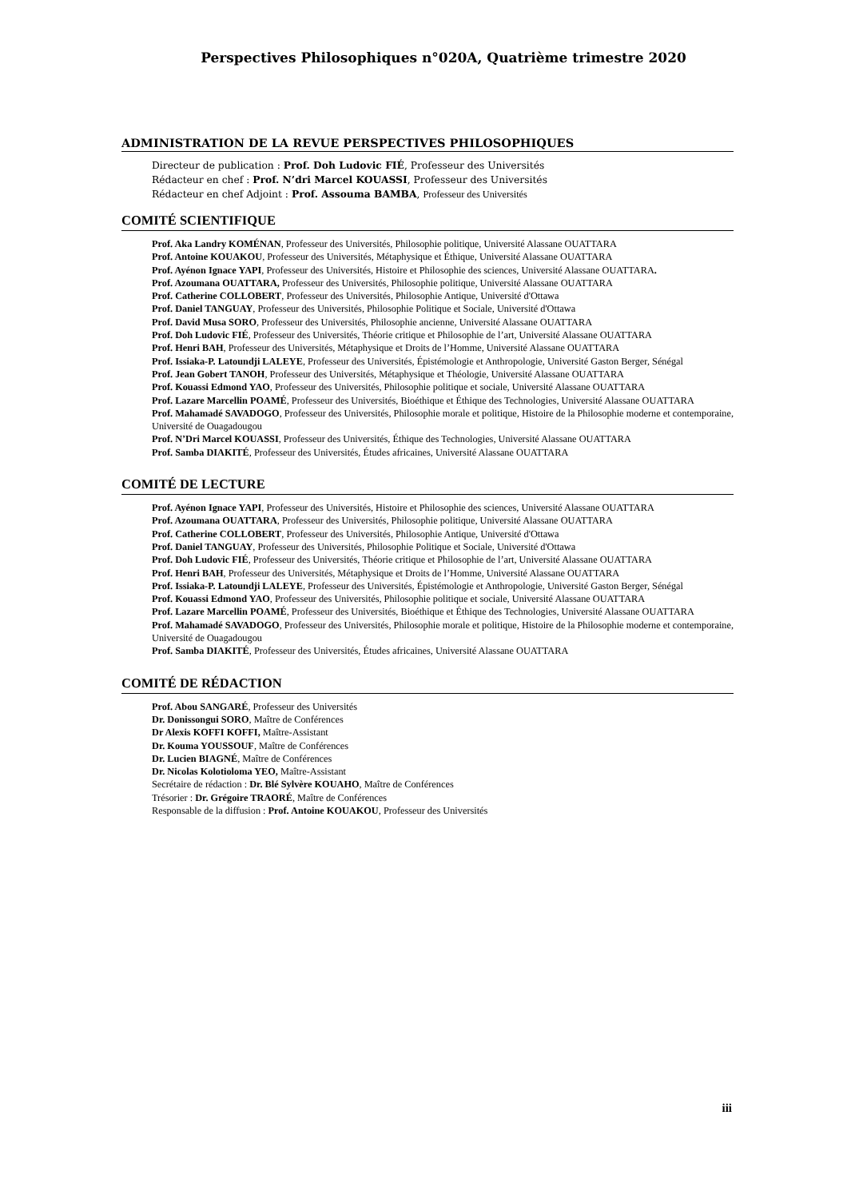Perspectives Philosophiques n°020A, Quatrième trimestre 2020
ADMINISTRATION DE LA REVUE PERSPECTIVES PHILOSOPHIQUES
Directeur de publication : Prof. Doh Ludovic FIÉ, Professeur des Universités
Rédacteur en chef : Prof. N’dri Marcel KOUASSI, Professeur des Universités
Rédacteur en chef Adjoint : Prof. Assouma BAMBA, Professeur des Universités
COMITÉ SCIENTIFIQUE
Prof. Aka Landry KOMÉNAN, Professeur des Universités, Philosophie politique, Université Alassane OUATTARA
Prof. Antoine KOUAKOU, Professeur des Universités, Métaphysique et Éthique, Université Alassane OUATTARA
Prof. Ayénon Ignace YAPI, Professeur des Universités, Histoire et Philosophie des sciences, Université Alassane OUATTARA.
Prof. Azoumana OUATTARA, Professeur des Universités, Philosophie politique, Université Alassane OUATTARA
Prof. Catherine COLLOBERT, Professeur des Universités, Philosophie Antique, Université d'Ottawa
Prof. Daniel TANGUAY, Professeur des Universités, Philosophie Politique et Sociale, Université d'Ottawa
Prof. David Musa SORO, Professeur des Universités, Philosophie ancienne, Université Alassane OUATTARA
Prof. Doh Ludovic FIÉ, Professeur des Universités, Théorie critique et Philosophie de l’art, Université Alassane OUATTARA
Prof. Henri BAH, Professeur des Universités, Métaphysique et Droits de l’Homme, Université Alassane OUATTARA
Prof. Issiaka-P. Latoundji LALEYE, Professeur des Universités, Épistémologie et Anthropologie, Université Gaston Berger, Sénégal
Prof. Jean Gobert TANOH, Professeur des Universités, Métaphysique et Théologie, Université Alassane OUATTARA
Prof. Kouassi Edmond YAO, Professeur des Universités, Philosophie politique et sociale, Université Alassane OUATTARA
Prof. Lazare Marcellin POAMÉ, Professeur des Universités, Bioéthique et Éthique des Technologies, Université Alassane OUATTARA
Prof. Mahamadé SAVADOGO, Professeur des Universités, Philosophie morale et politique, Histoire de la Philosophie moderne et contemporaine, Université de Ouagadougou
Prof. N’Dri Marcel KOUASSI, Professeur des Universités, Éthique des Technologies, Université Alassane OUATTARA
Prof. Samba DIAKITÉ, Professeur des Universités, Études africaines, Université Alassane OUATTARA
COMITÉ DE LECTURE
Prof. Ayénon Ignace YAPI, Professeur des Universités, Histoire et Philosophie des sciences, Université Alassane OUATTARA
Prof. Azoumana OUATTARA, Professeur des Universités, Philosophie politique, Université Alassane OUATTARA
Prof. Catherine COLLOBERT, Professeur des Universités, Philosophie Antique, Université d'Ottawa
Prof. Daniel TANGUAY, Professeur des Universités, Philosophie Politique et Sociale, Université d'Ottawa
Prof. Doh Ludovic FIÉ, Professeur des Universités, Théorie critique et Philosophie de l’art, Université Alassane OUATTARA
Prof. Henri BAH, Professeur des Universités, Métaphysique et Droits de l’Homme, Université Alassane OUATTARA
Prof. Issiaka-P. Latoundji LALEYE, Professeur des Universités, Épistémologie et Anthropologie, Université Gaston Berger, Sénégal
Prof. Kouassi Edmond YAO, Professeur des Universités, Philosophie politique et sociale, Université Alassane OUATTARA
Prof. Lazare Marcellin POAMÉ, Professeur des Universités, Bioéthique et Éthique des Technologies, Université Alassane OUATTARA
Prof. Mahamadé SAVADOGO, Professeur des Universités, Philosophie morale et politique, Histoire de la Philosophie moderne et contemporaine, Université de Ouagadougou
Prof. Samba DIAKITÉ, Professeur des Universités, Études africaines, Université Alassane OUATTARA
COMITÉ DE RÉDACTION
Prof. Abou SANGARÉ, Professeur des Universités
Dr. Donissongui SORO, Maître de Conférences
Dr Alexis KOFFI KOFFI, Maître-Assistant
Dr. Kouma YOUSSOUF, Maître de Conférences
Dr. Lucien BIAGNÉ, Maître de Conférences
Dr. Nicolas Kolotioloma YEO, Maître-Assistant
Secrétaire de rédaction : Dr. Blé Sylvère KOUAHO, Maître de Conférences
Trésorier : Dr. Grégoire TRAORÉ, Maître de Conférences
Responsable de la diffusion : Prof. Antoine KOUAKOU, Professeur des Universités
iii